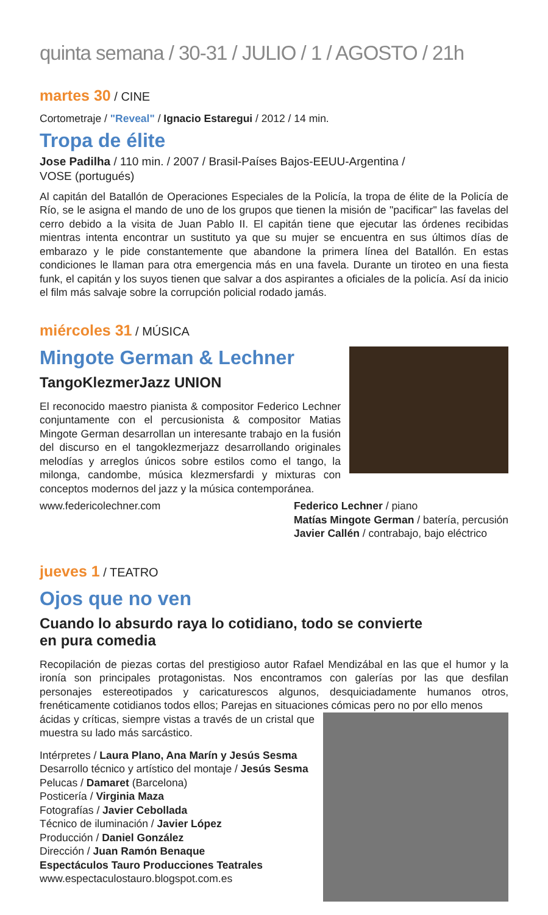quinta semana / 30-31 / JULIO / 1 / AGOSTO / 21h
martes 30 / CINE
Cortometraje / "Reveal" / Ignacio Estaregui / 2012 / 14 min.
Tropa de élite
Jose Padilha / 110 min. / 2007 / Brasil-Países Bajos-EEUU-Argentina /
VOSE (portugués)
Al capitán del Batallón de Operaciones Especiales de la Policía, la tropa de élite de la Policía de Río, se le asigna el mando de uno de los grupos que tienen la misión de "pacificar" las favelas del cerro debido a la visita de Juan Pablo II. El capitán tiene que ejecutar las órdenes recibidas mientras intenta encontrar un sustituto ya que su mujer se encuentra en sus últimos días de embarazo y le pide constantemente que abandone la primera línea del Batallón. En estas condiciones le llaman para otra emergencia más en una favela. Durante un tiroteo en una fiesta funk, el capitán y los suyos tienen que salvar a dos aspirantes a oficiales de la policía. Así da inicio el film más salvaje sobre la corrupción policial rodado jamás.
miércoles 31 / MÚSICA
Mingote German & Lechner
TangoKlezmerJazz UNION
El reconocido maestro pianista & compositor Federico Lechner conjuntamente con el percusionista & compositor Matias Mingote German desarrollan un interesante trabajo en la fusión del discurso en el tangoklezmerjazz desarrollando originales melodías y arreglos únicos sobre estilos como el tango, la milonga, candombe, música klezmersfardi y mixturas con conceptos modernos del jazz y la música contemporánea.
www.federicolechner.com Federico Lechner / piano
Matías Mingote German / batería, percusión
Javier Callén / contrabajo, bajo eléctrico
jueves 1 / TEATRO
Ojos que no ven
Cuando lo absurdo raya lo cotidiano, todo se convierte
en pura comedia
Recopilación de piezas cortas del prestigioso autor Rafael Mendizábal en las que el humor y la ironía son principales protagonistas. Nos encontramos con galerías por las que desfilan personajes estereotipados y caricaturescos algunos, desquiciadamente humanos otros, frenéticamente cotidianos todos ellos; Parejas en situaciones cómicas pero no por ello menos
ácidas y críticas, siempre vistas a través de un cristal que muestra su lado más sarcástico.
Intérpretes / Laura Plano, Ana Marín y Jesús Sesma
Desarrollo técnico y artístico del montaje / Jesús Sesma
Pelucas / Damaret (Barcelona)
Posticería / Virginia Maza
Fotografías / Javier Cebollada
Técnico de iluminación / Javier López
Producción / Daniel González
Dirección / Juan Ramón Benaque
Espectáculos Tauro Producciones Teatrales
www.espectaculostauro.blogspot.com.es